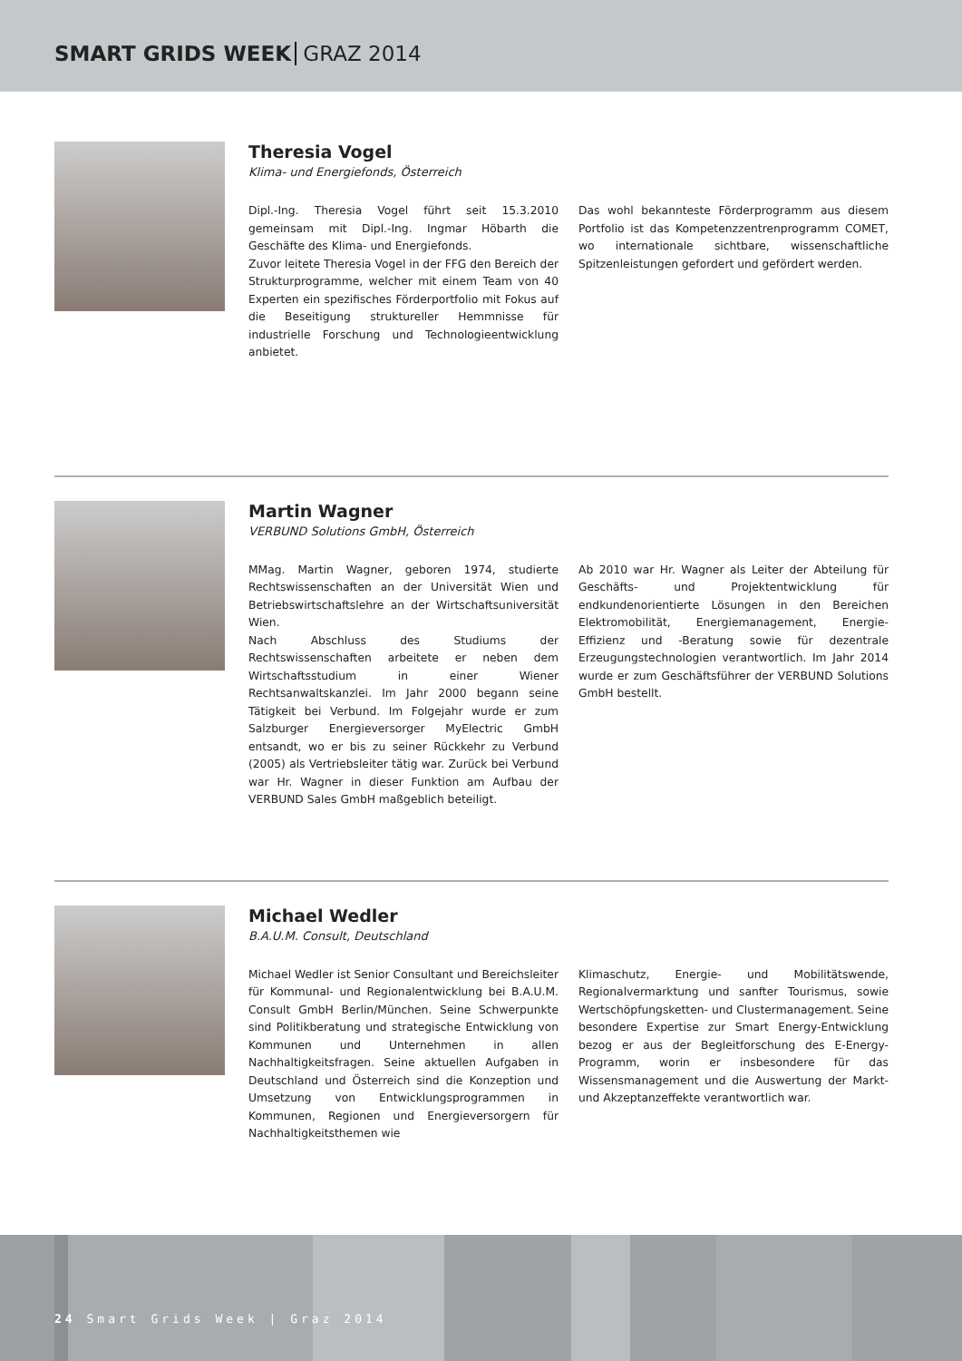SMART GRIDS WEEK GRAZ 2014
Theresia Vogel
Klima- und Energiefonds, Österreich
Dipl.-Ing. Theresia Vogel führt seit 15.3.2010 gemeinsam mit Dipl.-Ing. Ingmar Höbarth die Geschäfte des Klima- und Energiefonds.
Zuvor leitete Theresia Vogel in der FFG den Bereich der Strukturprogramme, welcher mit einem Team von 40 Experten ein spezifisches Förderportfolio mit Fokus auf die Beseitigung struktureller Hemmnisse für industrielle Forschung und Technologieentwicklung anbietet.
Das wohl bekannteste Förderprogramm aus diesem Portfolio ist das Kompetenzzentrenprogramm COMET, wo internationale sichtbare, wissenschaftliche Spitzenleistungen gefordert und gefördert werden.
Martin Wagner
VERBUND Solutions GmbH, Österreich
MMag. Martin Wagner, geboren 1974, studierte Rechtswissenschaften an der Universität Wien und Betriebswirtschaftslehre an der Wirtschaftsuniversität Wien.
Nach Abschluss des Studiums der Rechtswissenschaften arbeitete er neben dem Wirtschaftsstudium in einer Wiener Rechtsanwaltskanzlei. Im Jahr 2000 begann seine Tätigkeit bei Verbund. Im Folgejahr wurde er zum Salzburger Energieversorger MyElectric GmbH entsandt, wo er bis zu seiner Rückkehr zu Verbund (2005) als Vertriebsleiter tätig war. Zurück bei Verbund war Hr. Wagner in dieser Funktion am Aufbau der VERBUND Sales GmbH maßgeblich beteiligt.
Ab 2010 war Hr. Wagner als Leiter der Abteilung für Geschäfts- und Projektentwicklung für endkundenorientierte Lösungen in den Bereichen Elektromobilität, Energiemanagement, Energie-Effizienz und -Beratung sowie für dezentrale Erzeugungstechnologien verantwortlich. Im Jahr 2014 wurde er zum Geschäftsführer der VERBUND Solutions GmbH bestellt.
Michael Wedler
B.A.U.M. Consult, Deutschland
Michael Wedler ist Senior Consultant und Bereichsleiter für Kommunal- und Regionalentwicklung bei B.A.U.M. Consult GmbH Berlin/München. Seine Schwerpunkte sind Politikberatung und strategische Entwicklung von Kommunen und Unternehmen in allen Nachhaltigkeitsfragen. Seine aktuellen Aufgaben in Deutschland und Österreich sind die Konzeption und Umsetzung von Entwicklungsprogrammen in Kommunen, Regionen und Energieversorgern für Nachhaltigkeitsthemen wie
Klimaschutz, Energie- und Mobilitätswende, Regionalvermarktung und sanfter Tourismus, sowie Wertschöpfungsketten- und Clustermanagement. Seine besondere Expertise zur Smart Energy-Entwicklung bezog er aus der Begleitforschung des E-Energy-Programm, worin er insbesondere für das Wissensmanagement und die Auswertung der Markt- und Akzeptanzeffekte verantwortlich war.
24 Smart Grids Week | Graz 2014